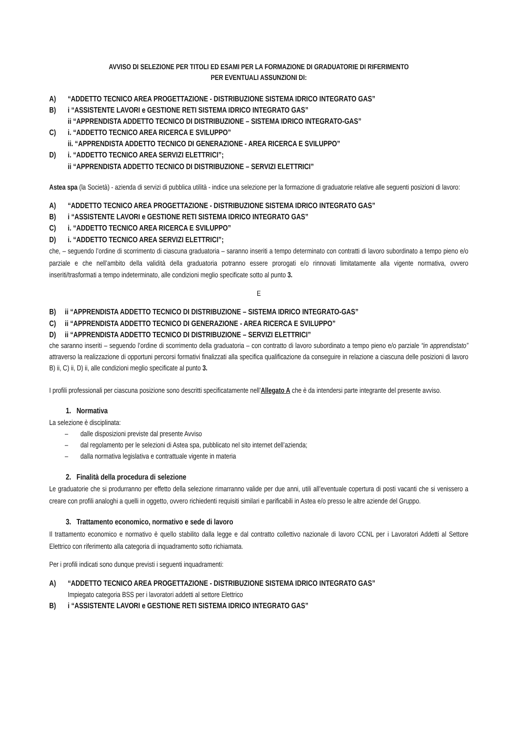AVVISO DI SELEZIONE PER TITOLI ED ESAMI PER LA FORMAZIONE DI GRADUATORIE DI RIFERIMENTO
PER EVENTUALI ASSUNZIONI DI:
A) “ADDETTO TECNICO AREA PROGETTAZIONE - DISTRIBUZIONE SISTEMA IDRICO INTEGRATO GAS”
B) i “ASSISTENTE LAVORI e GESTIONE RETI SISTEMA IDRICO INTEGRATO GAS”
ii “APPRENDISTA ADDETTO TECNICO DI DISTRIBUZIONE – SISTEMA IDRICO INTEGRATO-GAS”
C) i. “ADDETTO TECNICO AREA RICERCA E SVILUPPO”
ii. “APPRENDISTA ADDETTO TECNICO DI GENERAZIONE - AREA RICERCA E SVILUPPO”
D) i. “ADDETTO TECNICO AREA SERVIZI ELETTRICI”;
ii “APPRENDISTA ADDETTO TECNICO DI DISTRIBUZIONE – SERVIZI ELETTRICI”
Astea spa (la Società) - azienda di servizi di pubblica utilità - indice una selezione per la formazione di graduatorie relative alle seguenti posizioni di lavoro:
A) “ADDETTO TECNICO AREA PROGETTAZIONE - DISTRIBUZIONE SISTEMA IDRICO INTEGRATO GAS”
B) i “ASSISTENTE LAVORI e GESTIONE RETI SISTEMA IDRICO INTEGRATO GAS”
C) i. “ADDETTO TECNICO AREA RICERCA E SVILUPPO”
D) i. “ADDETTO TECNICO AREA SERVIZI ELETTRICI”;
che, – seguendo l’ordine di scorrimento di ciascuna graduatoria – saranno inseriti a tempo determinato con contratti di lavoro subordinato a tempo pieno e/o parziale e che nell’ambito della validità della graduatoria potranno essere prorogati e/o rinnovati limitatamente alla vigente normativa, ovvero inseriti/trasformati a tempo indeterminato, alle condizioni meglio specificate sotto al punto 3.
E
B) ii “APPRENDISTA ADDETTO TECNICO DI DISTRIBUZIONE – SISTEMA IDRICO INTEGRATO-GAS”
C) ii “APPRENDISTA ADDETTO TECNICO DI GENERAZIONE - AREA RICERCA E SVILUPPO”
D) ii “APPRENDISTA ADDETTO TECNICO DI DISTRIBUZIONE – SERVIZI ELETTRICI”
che saranno inseriti – seguendo l’ordine di scorrimento della graduatoria – con contratto di lavoro subordinato a tempo pieno e/o parziale “in apprendistato” attraverso la realizzazione di opportuni percorsi formativi finalizzati alla specifica qualificazione da conseguire in relazione a ciascuna delle posizioni di lavoro B) ii, C) ii, D) ii, alle condizioni meglio specificate al punto 3.
I profili professionali per ciascuna posizione sono descritti specificatamente nell’Allegato A che è da intendersi parte integrante del presente avviso.
1. Normativa
La selezione è disciplinata:
– dalle disposizioni previste dal presente Avviso
– dal regolamento per le selezioni di Astea spa, pubblicato nel sito internet dell’azienda;
– dalla normativa legislativa e contrattuale vigente in materia
2. Finalità della procedura di selezione
Le graduatorie che si produrranno per effetto della selezione rimarranno valide per due anni, utili all’eventuale copertura di posti vacanti che si venissero a creare con profili analoghi a quelli in oggetto, ovvero richiedenti requisiti similari e parificabili in Astea e/o presso le altre aziende del Gruppo.
3. Trattamento economico, normativo e sede di lavoro
Il trattamento economico e normativo è quello stabilito dalla legge e dal contratto collettivo nazionale di lavoro CCNL per i Lavoratori Addetti al Settore Elettrico con riferimento alla categoria di inquadramento sotto richiamata.
Per i profili indicati sono dunque previsti i seguenti inquadramenti:
A) “ADDETTO TECNICO AREA PROGETTAZIONE - DISTRIBUZIONE SISTEMA IDRICO INTEGRATO GAS”
Impiegato categoria BSS per i lavoratori addetti al settore Elettrico
B) i “ASSISTENTE LAVORI e GESTIONE RETI SISTEMA IDRICO INTEGRATO GAS”